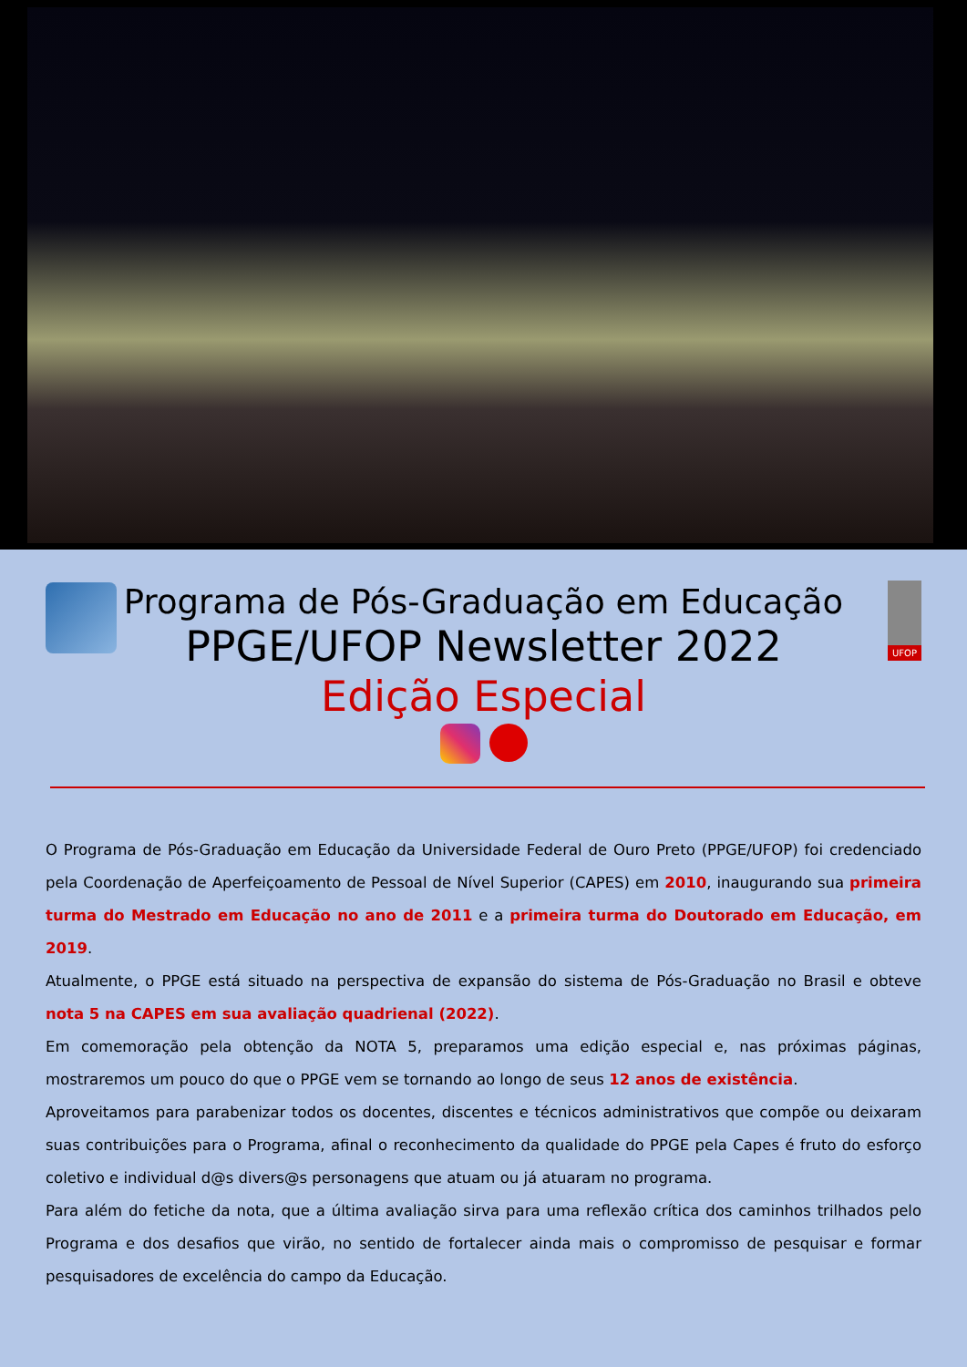UFOP
Programa de Pós-Graduação em Educação
PPGE/UFOP Newsletter 2022
Edição Especial
O Programa de Pós-Graduação em Educação da Universidade Federal de Ouro Preto (PPGE/UFOP) foi credenciado pela Coordenação de Aperfeiçoamento de Pessoal de Nível Superior (CAPES) em 2010, inaugurando sua primeira turma do Mestrado em Educação no ano de 2011 e a primeira turma do Doutorado em Educação, em 2019.
Atualmente, o PPGE está situado na perspectiva de expansão do sistema de Pós-Graduação no Brasil e obteve nota 5 na CAPES em sua avaliação quadrienal (2022).
Em comemoração pela obtenção da NOTA 5, preparamos uma edição especial e, nas próximas páginas, mostraremos um pouco do que o PPGE vem se tornando ao longo de seus 12 anos de existência.
Aproveitamos para parabenizar todos os docentes, discentes e técnicos administrativos que compõe ou deixaram suas contribuições para o Programa, afinal o reconhecimento da qualidade do PPGE pela Capes é fruto do esforço coletivo e individual d@s divers@s personagens que atuam ou já atuaram no programa.
Para além do fetiche da nota, que a última avaliação sirva para uma reflexão crítica dos caminhos trilhados pelo Programa e dos desafios que virão, no sentido de fortalecer ainda mais o compromisso de pesquisar e formar pesquisadores de excelência do campo da Educação.